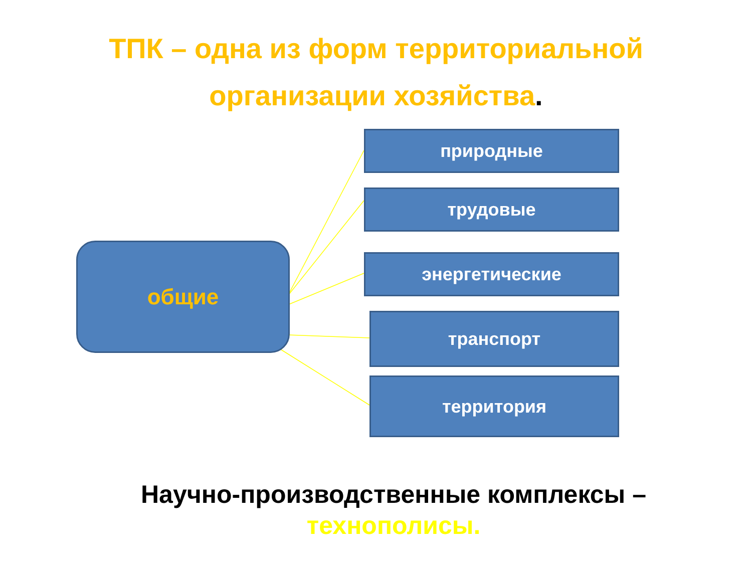ТПК – одна из форм территориальной
организации хозяйства.
общие
природные
трудовые
энергетические
транспорт
территория
Научно-производственные комплексы –
технополисы.